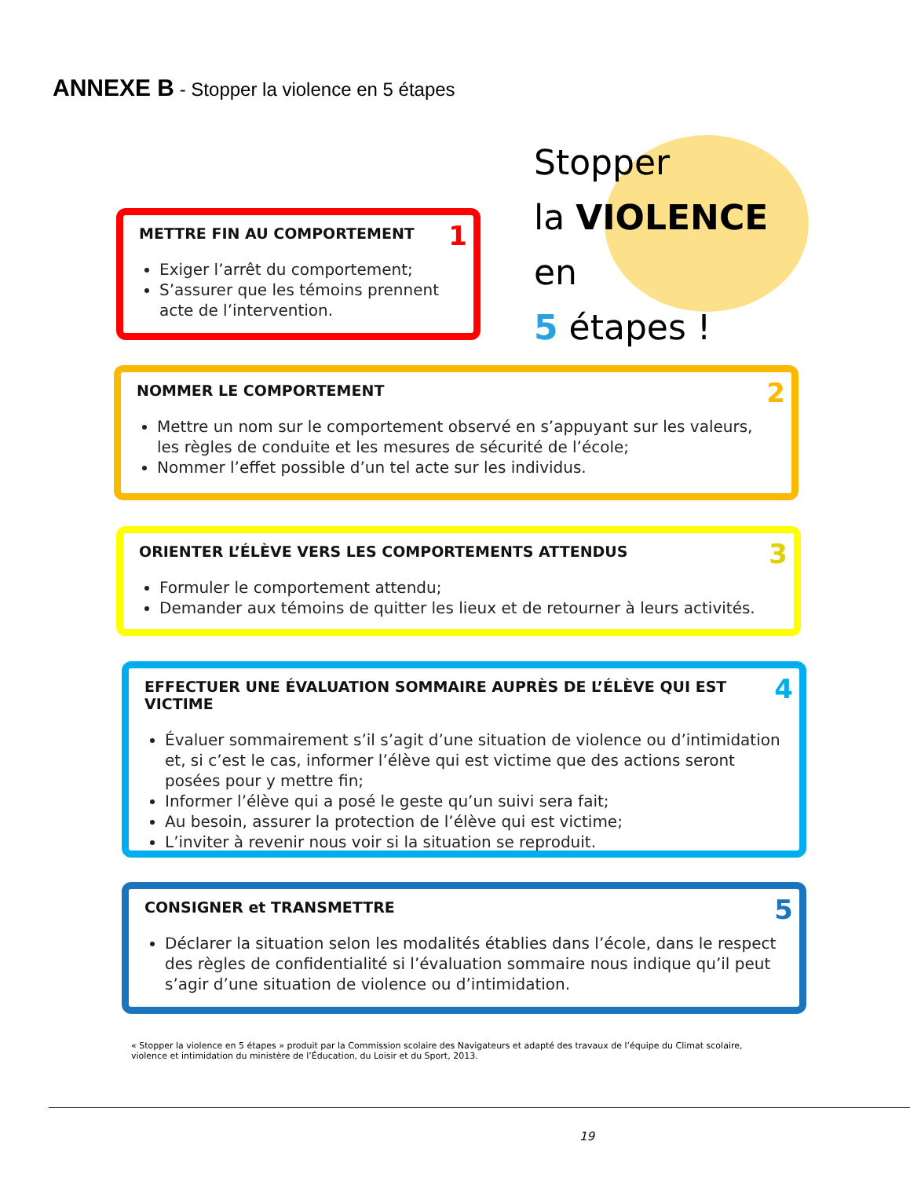ANNEXE B - Stopper la violence en 5 étapes
Stopper
la VIOLENCE en
5 étapes !
1
METTRE FIN AU COMPORTEMENT
Exiger l’arrêt du comportement;
S’assurer que les témoins prennent acte de l’intervention.
2
NOMMER LE COMPORTEMENT
Mettre un nom sur le comportement observé en s’appuyant sur les valeurs, les règles de conduite et les mesures de sécurité de l’école;
Nommer l’effet possible d’un tel acte sur les individus.
3
ORIENTER L’ÉLÈVE VERS LES COMPORTEMENTS ATTENDUS
Formuler le comportement attendu;
Demander aux témoins de quitter les lieux et de retourner à leurs activités.
4
EFFECTUER UNE ÉVALUATION SOMMAIRE AUPRÈS DE L’ÉLÈVE QUI EST VICTIME
Évaluer sommairement s’il s’agit d’une situation de violence ou d’intimidation et, si c’est le cas, informer l’élève qui est victime que des actions seront posées pour y mettre fin;
Informer l’élève qui a posé le geste qu’un suivi sera fait;
Au besoin, assurer la protection de l’élève qui est victime;
L’inviter à revenir nous voir si la situation se reproduit.
5
CONSIGNER et TRANSMETTRE
Déclarer la situation selon les modalités établies dans l’école, dans le respect des règles de confidentialité si l’évaluation sommaire nous indique qu’il peut s’agir d’une situation de violence ou d’intimidation.
« Stopper la violence en 5 étapes » produit par la Commission scolaire des Navigateurs et adapté des travaux de l’équipe du Climat scolaire, violence et intimidation du ministère de l’Éducation, du Loisir et du Sport, 2013.
19